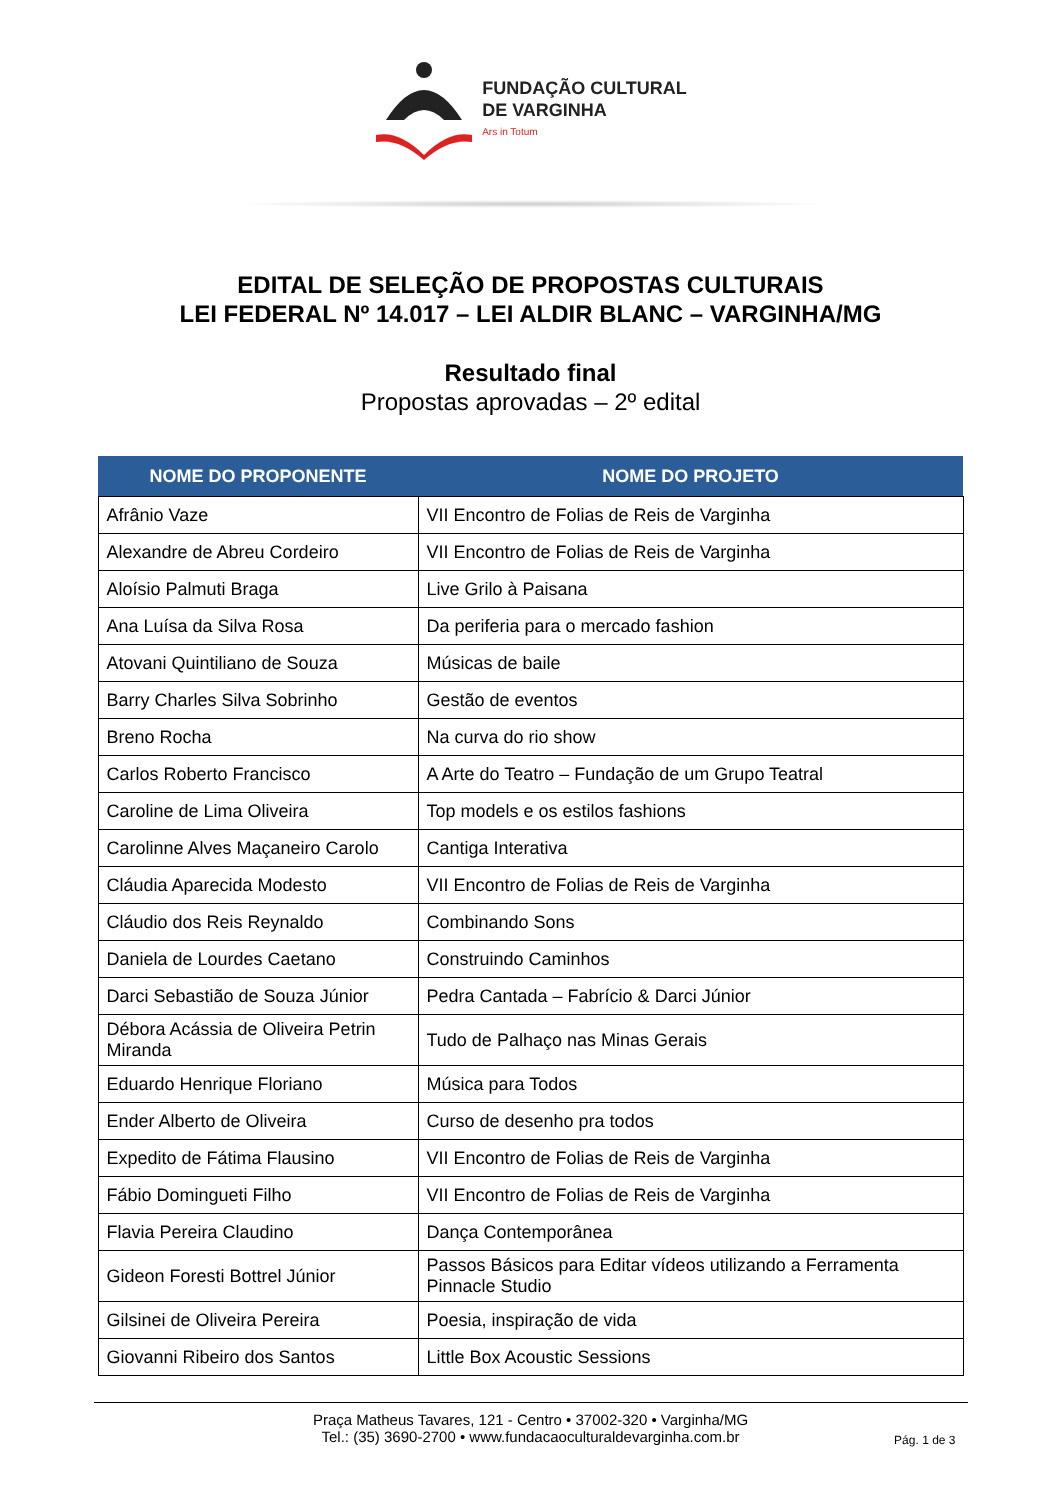FUNDAÇÃO CULTURAL
DE VARGINHA
Ars in Totum
EDITAL DE SELEÇÃO DE PROPOSTAS CULTURAIS
LEI FEDERAL Nº 14.017 – LEI ALDIR BLANC – VARGINHA/MG
Resultado final
Propostas aprovadas – 2º edital
| NOME DO PROPONENTE | NOME DO PROJETO |
| --- | --- |
| Afrânio Vaze | VII Encontro de Folias de Reis de Varginha |
| Alexandre de Abreu Cordeiro | VII Encontro de Folias de Reis de Varginha |
| Aloísio Palmuti Braga | Live Grilo à Paisana |
| Ana Luísa da Silva Rosa | Da periferia para o mercado fashion |
| Atovani Quintiliano de Souza | Músicas de baile |
| Barry Charles Silva Sobrinho | Gestão de eventos |
| Breno Rocha | Na curva do rio show |
| Carlos Roberto Francisco | A Arte do Teatro – Fundação de um Grupo Teatral |
| Caroline de Lima Oliveira | Top models e os estilos fashions |
| Carolinne Alves Maçaneiro Carolo | Cantiga Interativa |
| Cláudia Aparecida Modesto | VII Encontro de Folias de Reis de Varginha |
| Cláudio dos Reis Reynaldo | Combinando Sons |
| Daniela de Lourdes Caetano | Construindo Caminhos |
| Darci Sebastião de Souza Júnior | Pedra Cantada – Fabrício & Darci Júnior |
| Débora Acássia de Oliveira Petrin Miranda | Tudo de Palhaço nas Minas Gerais |
| Eduardo Henrique Floriano | Música para Todos |
| Ender Alberto de Oliveira | Curso de desenho pra todos |
| Expedito de Fátima Flausino | VII Encontro de Folias de Reis de Varginha |
| Fábio Domingueti Filho | VII Encontro de Folias de Reis de Varginha |
| Flavia Pereira Claudino | Dança Contemporânea |
| Gideon Foresti Bottrel Júnior | Passos Básicos para Editar vídeos utilizando a Ferramenta Pinnacle Studio |
| Gilsinei de Oliveira Pereira | Poesia, inspiração de vida |
| Giovanni Ribeiro dos Santos | Little Box Acoustic Sessions |
Praça Matheus Tavares, 121 - Centro • 37002-320 • Varginha/MG
Tel.: (35) 3690-2700 • www.fundacaoculturaldevarginha.com.br
Pág. 1 de 3